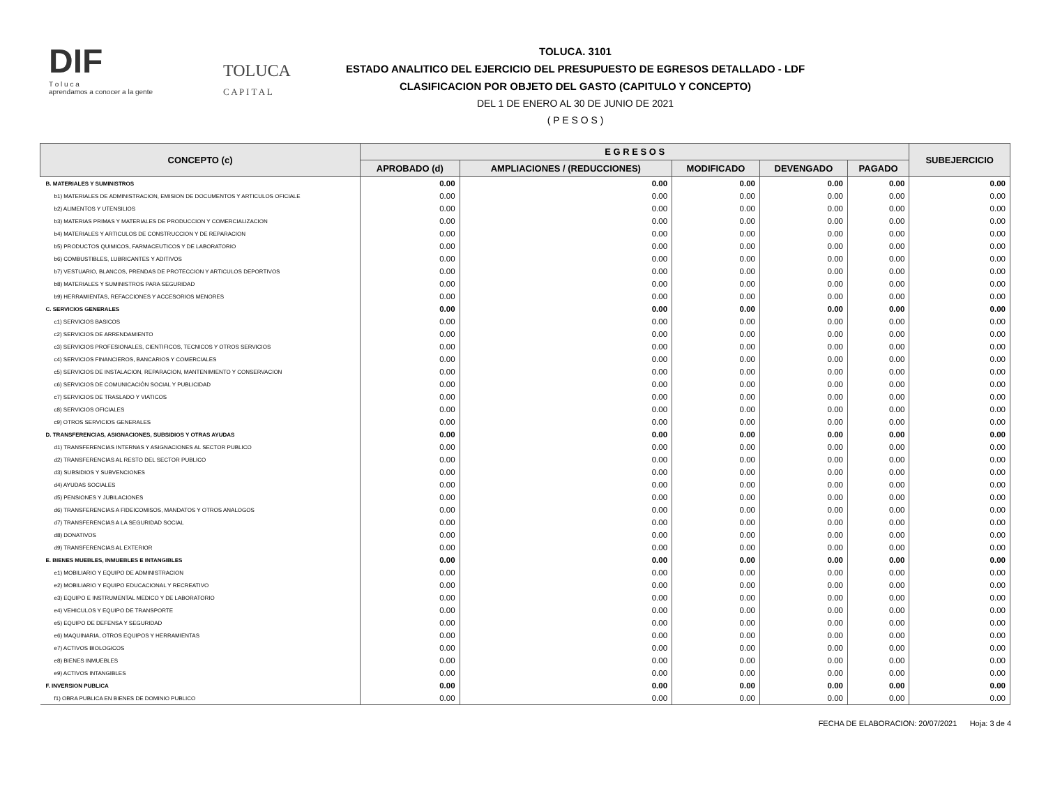DIF
T o l u c a
aprendamos a conocer a la gente
TOLUCA
C A P I T A L
TOLUCA. 3101
ESTADO ANALITICO DEL EJERCICIO DEL PRESUPUESTO DE EGRESOS DETALLADO - LDF
CLASIFICACION POR OBJETO DEL GASTO (CAPITULO Y CONCEPTO)
DEL 1 DE ENERO AL 30 DE JUNIO DE 2021
( P E S O S )
| CONCEPTO (c) | E G R E S O S | | | | | SUBEJERCICIO |
| --- | --- | --- | --- | --- | --- | --- |
| | APROBADO (d) | AMPLIACIONES / (REDUCCIONES) | MODIFICADO | DEVENGADO | PAGADO | |
| B. MATERIALES Y SUMINISTROS | 0.00 | 0.00 | 0.00 | 0.00 | 0.00 | 0.00 |
| b1) MATERIALES DE ADMINISTRACION, EMISION DE DOCUMENTOS Y ARTICULOS OFICIALE | 0.00 | 0.00 | 0.00 | 0.00 | 0.00 | 0.00 |
| b2) ALIMENTOS Y UTENSILIOS | 0.00 | 0.00 | 0.00 | 0.00 | 0.00 | 0.00 |
| b3) MATERIAS PRIMAS Y MATERIALES DE PRODUCCION Y COMERCIALIZACION | 0.00 | 0.00 | 0.00 | 0.00 | 0.00 | 0.00 |
| b4) MATERIALES Y ARTICULOS DE CONSTRUCCION Y DE REPARACION | 0.00 | 0.00 | 0.00 | 0.00 | 0.00 | 0.00 |
| b5) PRODUCTOS QUIMICOS, FARMACEUTICOS Y DE LABORATORIO | 0.00 | 0.00 | 0.00 | 0.00 | 0.00 | 0.00 |
| b6) COMBUSTIBLES, LUBRICANTES Y ADITIVOS | 0.00 | 0.00 | 0.00 | 0.00 | 0.00 | 0.00 |
| b7) VESTUARIO, BLANCOS, PRENDAS DE PROTECCION Y ARTICULOS DEPORTIVOS | 0.00 | 0.00 | 0.00 | 0.00 | 0.00 | 0.00 |
| b8) MATERIALES Y SUMINISTROS PARA SEGURIDAD | 0.00 | 0.00 | 0.00 | 0.00 | 0.00 | 0.00 |
| b9) HERRAMIENTAS, REFACCIONES Y ACCESORIOS MENORES | 0.00 | 0.00 | 0.00 | 0.00 | 0.00 | 0.00 |
| C. SERVICIOS GENERALES | 0.00 | 0.00 | 0.00 | 0.00 | 0.00 | 0.00 |
| c1) SERVICIOS BASICOS | 0.00 | 0.00 | 0.00 | 0.00 | 0.00 | 0.00 |
| c2) SERVICIOS DE ARRENDAMIENTO | 0.00 | 0.00 | 0.00 | 0.00 | 0.00 | 0.00 |
| c3) SERVICIOS PROFESIONALES, CIENTIFICOS, TECNICOS Y OTROS SERVICIOS | 0.00 | 0.00 | 0.00 | 0.00 | 0.00 | 0.00 |
| c4) SERVICIOS FINANCIEROS, BANCARIOS Y COMERCIALES | 0.00 | 0.00 | 0.00 | 0.00 | 0.00 | 0.00 |
| c5) SERVICIOS DE INSTALACION, REPARACION, MANTENIMIENTO Y CONSERVACION | 0.00 | 0.00 | 0.00 | 0.00 | 0.00 | 0.00 |
| c6) SERVICIOS DE COMUNICACIÓN SOCIAL Y PUBLICIDAD | 0.00 | 0.00 | 0.00 | 0.00 | 0.00 | 0.00 |
| c7) SERVICIOS DE TRASLADO Y VIATICOS | 0.00 | 0.00 | 0.00 | 0.00 | 0.00 | 0.00 |
| c8) SERVICIOS OFICIALES | 0.00 | 0.00 | 0.00 | 0.00 | 0.00 | 0.00 |
| c9) OTROS SERVICIOS GENERALES | 0.00 | 0.00 | 0.00 | 0.00 | 0.00 | 0.00 |
| D. TRANSFERENCIAS, ASIGNACIONES, SUBSIDIOS Y OTRAS AYUDAS | 0.00 | 0.00 | 0.00 | 0.00 | 0.00 | 0.00 |
| d1) TRANSFERENCIAS INTERNAS Y ASIGNACIONES AL SECTOR PUBLICO | 0.00 | 0.00 | 0.00 | 0.00 | 0.00 | 0.00 |
| d2) TRANSFERENCIAS AL RESTO DEL SECTOR PUBLICO | 0.00 | 0.00 | 0.00 | 0.00 | 0.00 | 0.00 |
| d3) SUBSIDIOS Y SUBVENCIONES | 0.00 | 0.00 | 0.00 | 0.00 | 0.00 | 0.00 |
| d4) AYUDAS SOCIALES | 0.00 | 0.00 | 0.00 | 0.00 | 0.00 | 0.00 |
| d5) PENSIONES Y JUBILACIONES | 0.00 | 0.00 | 0.00 | 0.00 | 0.00 | 0.00 |
| d6) TRANSFERENCIAS A FIDEICOMISOS, MANDATOS Y OTROS ANALOGOS | 0.00 | 0.00 | 0.00 | 0.00 | 0.00 | 0.00 |
| d7) TRANSFERENCIAS A LA SEGURIDAD SOCIAL | 0.00 | 0.00 | 0.00 | 0.00 | 0.00 | 0.00 |
| d8) DONATIVOS | 0.00 | 0.00 | 0.00 | 0.00 | 0.00 | 0.00 |
| d9) TRANSFERENCIAS AL EXTERIOR | 0.00 | 0.00 | 0.00 | 0.00 | 0.00 | 0.00 |
| E. BIENES MUEBLES, INMUEBLES E INTANGIBLES | 0.00 | 0.00 | 0.00 | 0.00 | 0.00 | 0.00 |
| e1) MOBILIARIO Y EQUIPO DE ADMINISTRACION | 0.00 | 0.00 | 0.00 | 0.00 | 0.00 | 0.00 |
| e2) MOBILIARIO Y EQUIPO EDUCACIONAL Y RECREATIVO | 0.00 | 0.00 | 0.00 | 0.00 | 0.00 | 0.00 |
| e3) EQUIPO E INSTRUMENTAL MEDICO Y DE LABORATORIO | 0.00 | 0.00 | 0.00 | 0.00 | 0.00 | 0.00 |
| e4) VEHICULOS Y EQUIPO DE TRANSPORTE | 0.00 | 0.00 | 0.00 | 0.00 | 0.00 | 0.00 |
| e5) EQUIPO DE DEFENSA Y SEGURIDAD | 0.00 | 0.00 | 0.00 | 0.00 | 0.00 | 0.00 |
| e6) MAQUINARIA, OTROS EQUIPOS Y HERRAMIENTAS | 0.00 | 0.00 | 0.00 | 0.00 | 0.00 | 0.00 |
| e7) ACTIVOS BIOLOGICOS | 0.00 | 0.00 | 0.00 | 0.00 | 0.00 | 0.00 |
| e8) BIENES INMUEBLES | 0.00 | 0.00 | 0.00 | 0.00 | 0.00 | 0.00 |
| e9) ACTIVOS INTANGIBLES | 0.00 | 0.00 | 0.00 | 0.00 | 0.00 | 0.00 |
| F. INVERSION PUBLICA | 0.00 | 0.00 | 0.00 | 0.00 | 0.00 | 0.00 |
| f1) OBRA PUBLICA EN BIENES DE DOMINIO PUBLICO | 0.00 | 0.00 | 0.00 | 0.00 | 0.00 | 0.00 |
FECHA DE ELABORACION: 20/07/2021 Hoja: 3 de 4